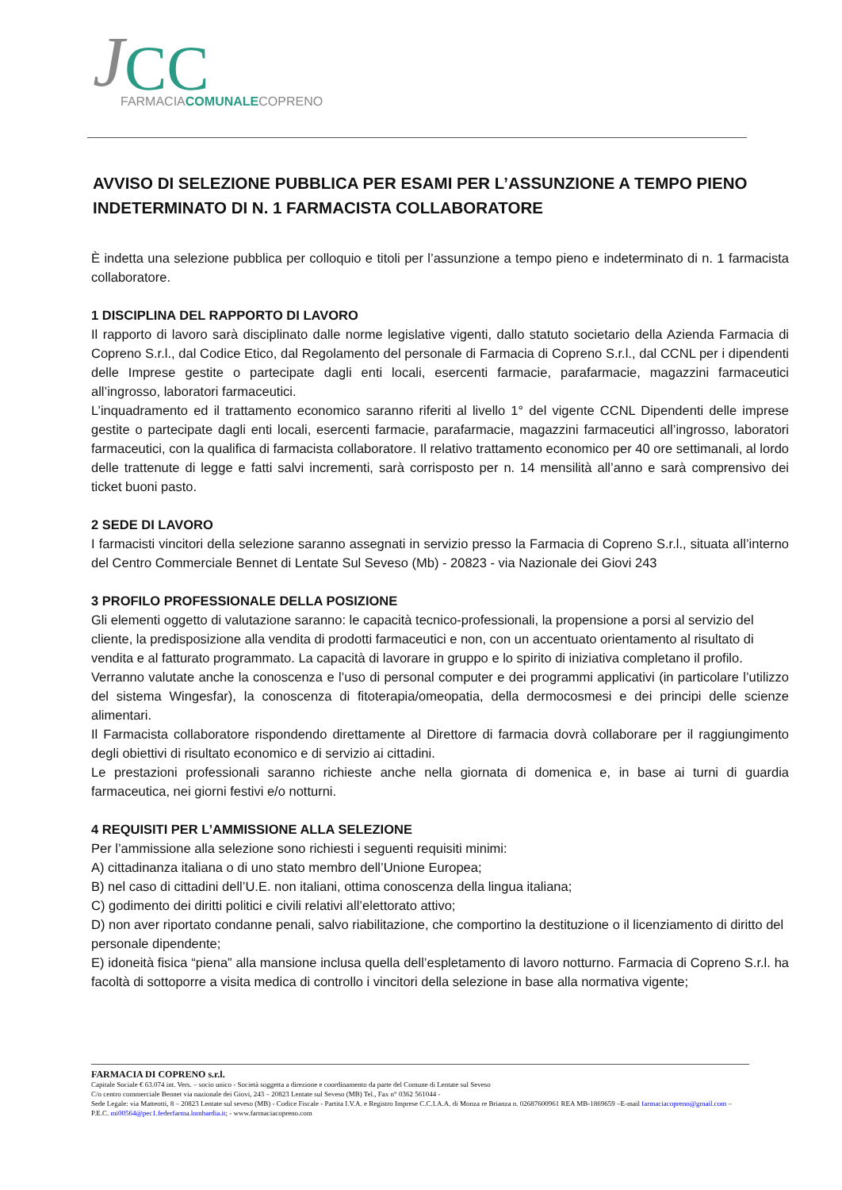J
CC
FARMACIACOMUNALECOPRENO
AVVISO DI SELEZIONE PUBBLICA PER ESAMI PER L’ASSUNZIONE A TEMPO PIENO INDETERMINATO DI N. 1 FARMACISTA COLLABORATORE
È indetta una selezione pubblica per colloquio e titoli per l’assunzione a tempo pieno e indeterminato di n. 1 farmacista collaboratore.
1 DISCIPLINA DEL RAPPORTO DI LAVORO
Il rapporto di lavoro sarà disciplinato dalle norme legislative vigenti, dallo statuto societario della Azienda Farmacia di Copreno S.r.l., dal Codice Etico, dal Regolamento del personale di Farmacia di Copreno S.r.l., dal CCNL per i dipendenti delle Imprese gestite o partecipate dagli enti locali, esercenti farmacie, parafarmacie, magazzini farmaceutici all’ingrosso, laboratori farmaceutici.
L’inquadramento ed il trattamento economico saranno riferiti al livello 1° del vigente CCNL Dipendenti delle imprese gestite o partecipate dagli enti locali, esercenti farmacie, parafarmacie, magazzini farmaceutici all’ingrosso, laboratori farmaceutici, con la qualifica di farmacista collaboratore. Il relativo trattamento economico per 40 ore settimanali, al lordo delle trattenute di legge e fatti salvi incrementi, sarà corrisposto per n. 14 mensilità all’anno e sarà comprensivo dei ticket buoni pasto.
2 SEDE DI LAVORO
I farmacisti vincitori della selezione saranno assegnati in servizio presso la Farmacia di Copreno S.r.l., situata all’interno del Centro Commerciale Bennet di Lentate Sul Seveso (Mb) - 20823 - via Nazionale dei Giovi 243
3 PROFILO PROFESSIONALE DELLA POSIZIONE
Gli elementi oggetto di valutazione saranno: le capacità tecnico-professionali, la propensione a porsi al servizio del cliente, la predisposizione alla vendita di prodotti farmaceutici e non, con un accentuato orientamento al risultato di vendita e al fatturato programmato. La capacità di lavorare in gruppo e lo spirito di iniziativa completano il profilo.
Verranno valutate anche la conoscenza e l’uso di personal computer e dei programmi applicativi (in particolare l’utilizzo del sistema Wingesfar), la conoscenza di fitoterapia/omeopatia, della dermocosmesi e dei principi delle scienze alimentari.
Il Farmacista collaboratore rispondendo direttamente al Direttore di farmacia dovrà collaborare per il raggiungimento degli obiettivi di risultato economico e di servizio ai cittadini.
Le prestazioni professionali saranno richieste anche nella giornata di domenica e, in base ai turni di guardia farmaceutica, nei giorni festivi e/o notturni.
4 REQUISITI PER L’AMMISSIONE ALLA SELEZIONE
Per l’ammissione alla selezione sono richiesti i seguenti requisiti minimi:
A) cittadinanza italiana o di uno stato membro dell’Unione Europea;
B) nel caso di cittadini dell’U.E. non italiani, ottima conoscenza della lingua italiana;
C) godimento dei diritti politici e civili relativi all’elettorato attivo;
D) non aver riportato condanne penali, salvo riabilitazione, che comportino la destituzione o il licenziamento di diritto del personale dipendente;
E) idoneità fisica “piena” alla mansione inclusa quella dell’espletamento di lavoro notturno. Farmacia di Copreno S.r.l. ha facoltà di sottoporre a visita medica di controllo i vincitori della selezione in base alla normativa vigente;
FARMACIA DI COPRENO s.r.l.
Capitale Sociale € 63.074 int. Vers. – socio unico - Società soggetta a direzione e coordinamento da parte del Comune di Lentate sul Seveso
C/o centro commerciale Bennet via nazionale dei Giovi, 243 – 20823 Lentate sul Seveso (MB) Tel., Fax n° 0362 561044 -
Sede Legale: via Matteotti, 8 – 20823 Lentate sul seveso (MB) - Codice Fiscale - Partita I.V.A. e Registro Imprese C.C.I.A.A. di Monza re Brianza n. 02687600961 REA MB-1869659 –E-mail farmaciacopreno@gmail.com – P.E.C. mi00564@pec1.federfarma.lombardia.it; - www.farmaciacopreno.com